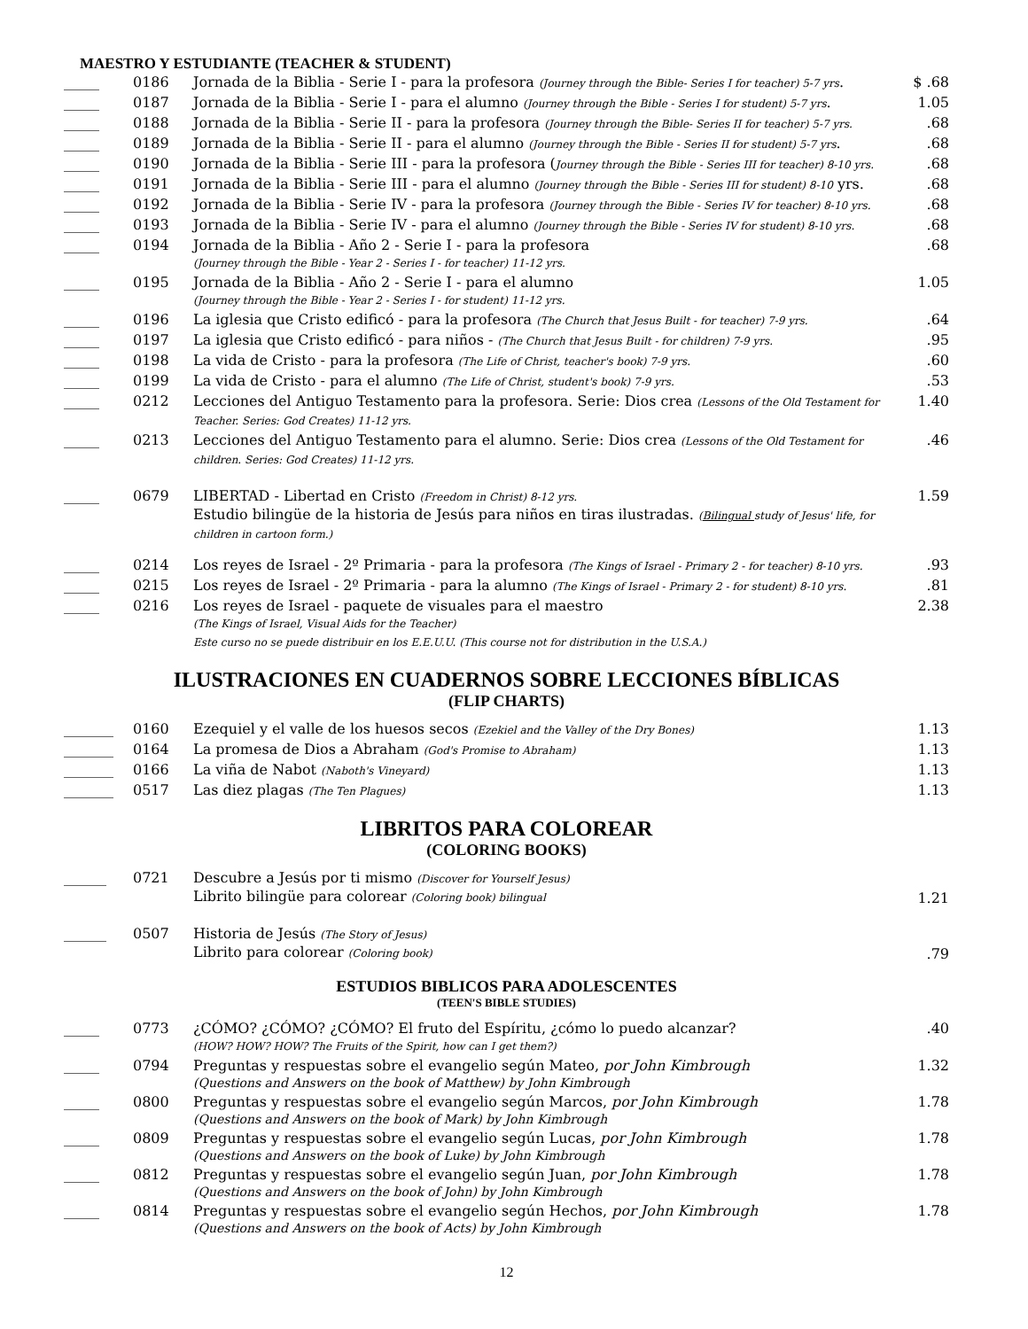MAESTRO Y ESTUDIANTE (TEACHER & STUDENT)
| _____ | 0186 | Jornada de la Biblia - Serie I - para la profesora (Journey through the Bible- Series I for teacher) 5-7 yrs . | $ .68 |
| _____ | 0187 | Jornada de la Biblia - Serie I - para el alumno (Journey through the Bible - Series I for student) 5-7 yrs . | 1.05 |
| _____ | 0188 | Jornada de la Biblia - Serie II - para la profesora (Journey through the Bible- Series II for teacher) 5-7 yrs. | .68 |
| _____ | 0189 | Jornada de la Biblia - Serie II - para el alumno (Journey through the Bible - Series II for student) 5-7 yrs . | .68 |
| _____ | 0190 | Jornada de la Biblia - Serie III - para la profesora ( Journey through the Bible - Series III for teacher) 8-10 yrs. | .68 |
| _____ | 0191 | Jornada de la Biblia - Serie III - para el alumno (Journey through the Bible - Series III for student) 8-10 yrs. | .68 |
| _____ | 0192 | Jornada de la Biblia - Serie IV - para la profesora (Journey through the Bible - Series IV for teacher) 8-10 yrs. | .68 |
| _____ | 0193 | Jornada de la Biblia - Serie IV - para el alumno (Journey through the Bible - Series IV for student) 8-10 yrs. | .68 |
| _____ | 0194 | Jornada de la Biblia - Año 2 - Serie I - para la profesora (Journey through the Bible - Year 2 - Series I - for teacher) 11-12 yrs. | .68 |
| _____ | 0195 | Jornada de la Biblia - Año 2 - Serie I - para el alumno (Journey through the Bible - Year 2 - Series I - for student) 11-12 yrs. | 1.05 |
| _____ | 0196 | La iglesia que Cristo edificó - para la profesora (The Church that Jesus Built - for teacher) 7-9 yrs. | .64 |
| _____ | 0197 | La iglesia que Cristo edificó - para niños - (The Church that Jesus Built - for children) 7-9 yrs. | .95 |
| _____ | 0198 | La vida de Cristo - para la profesora (The Life of Christ, teacher's book) 7-9 yrs. | .60 |
| _____ | 0199 | La vida de Cristo - para el alumno (The Life of Christ, student's book) 7-9 yrs. | .53 |
| _____ | 0212 | Lecciones del Antiguo Testamento para la profesora. Serie: Dios crea (Lessons of the Old Testament for Teacher. Series: God Creates) 11-12 yrs. | 1.40 |
| _____ | 0213 | Lecciones del Antiguo Testamento para el alumno. Serie: Dios crea (Lessons of the Old Testament for children. Series: God Creates) 11-12 yrs. | .46 |
| _____ | 0679 | LIBERTAD - Libertad en Cristo (Freedom in Christ) 8-12 yrs. Estudio bilingüe de la historia de Jesús para niños en tiras ilustradas. ( Bilingual study of Jesus' life, for children in cartoon form.) | 1.59 |
| _____ | 0214 | Los reyes de Israel - 2º Primaria - para la profesora (The Kings of Israel - Primary 2 - for teacher) 8-10 yrs. | .93 |
| _____ | 0215 | Los reyes de Israel - 2º Primaria - para la alumno (The Kings of Israel - Primary 2 - for student) 8-10 yrs. | .81 |
| _____ | 0216 | Los reyes de Israel - paquete de visuales para el maestro (The Kings of Israel, Visual Aids for the Teacher) Este curso no se puede distribuir en los E.E.U.U. (This course not for distribution in the U.S.A.) | 2.38 |
ILUSTRACIONES EN CUADERNOS SOBRE LECCIONES BÍBLICAS
(FLIP CHARTS)
| _______ | 0160 | Ezequiel y el valle de los huesos secos (Ezekiel and the Valley of the Dry Bones) | 1.13 |
| _______ | 0164 | La promesa de Dios a Abraham (God's Promise to Abraham) | 1.13 |
| _______ | 0166 | La viña de Nabot (Naboth's Vineyard) | 1.13 |
| _______ | 0517 | Las diez plagas (The Ten Plagues) | 1.13 |
LIBRITOS PARA COLOREAR
(COLORING BOOKS)
| ______ | 0721 | Descubre a Jesús por ti mismo (Discover for Yourself Jesus) Librito bilingüe para colorear (Coloring book) bilingual | 1.21 |
| ______ | 0507 | Historia de Jesús (The Story of Jesus) Librito para colorear (Coloring book) | .79 |
ESTUDIOS BIBLICOS PARA ADOLESCENTES
(TEEN'S BIBLE STUDIES)
| _____ | 0773 | ¿CÓMO? ¿CÓMO? ¿CÓMO? El fruto del Espíritu, ¿cómo lo puedo alcanzar? (HOW? HOW? HOW? The Fruits of the Spirit, how can I get them?) | .40 |
| _____ | 0794 | Preguntas y respuestas sobre el evangelio según Mateo, por John Kimbrough (Questions and Answers on the book of Matthew) by John Kimbrough | 1.32 |
| _____ | 0800 | Preguntas y respuestas sobre el evangelio según Marcos, por John Kimbrough (Questions and Answers on the book of Mark) by John Kimbrough | 1.78 |
| _____ | 0809 | Preguntas y respuestas sobre el evangelio según Lucas, por John Kimbrough (Questions and Answers on the book of Luke) by John Kimbrough | 1.78 |
| _____ | 0812 | Preguntas y respuestas sobre el evangelio según Juan, por John Kimbrough (Questions and Answers on the book of John) by John Kimbrough | 1.78 |
| _____ | 0814 | Preguntas y respuestas sobre el evangelio según Hechos, por John Kimbrough (Questions and Answers on the book of Acts) by John Kimbrough | 1.78 |
12